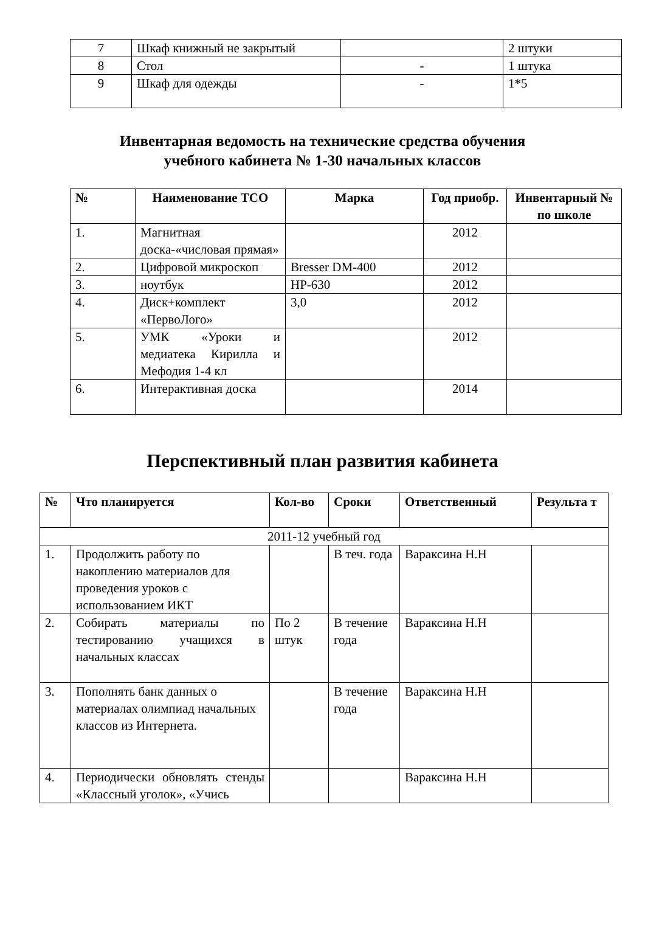| 7 | Шкаф книжный не закрытый | | 2 штуки |
| 8 | Стол | - | 1 штука |
| 9 | Шкаф для одежды | - | 1*5 |
Инвентарная ведомость на технические средства обучения
учебного кабинета № 1-30 начальных классов
| № | Наименование ТСО | Марка | Год приобр. | Инвентарный № по школе |
| --- | --- | --- | --- | --- |
| 1. | Магнитная доска-«числовая прямая» | | 2012 | |
| 2. | Цифровой микроскоп | Bresser DM-400 | 2012 | |
| 3. | ноутбук | HP-630 | 2012 | |
| 4. | Диск+комплект «ПервоЛого» | 3,0 | 2012 | |
| 5. | УМК «Уроки и медиатека Кирилла и Мефодия 1-4 кл | | 2012 | |
| 6. | Интерактивная доска | | 2014 | |
Перспективный план развития кабинета
| № | Что планируется | Кол-во | Сроки | Ответственный | Результа т |
| --- | --- | --- | --- | --- | --- |
| 2011-12 учебный год | | | | | |
| 1. | Продолжить работу по накоплению материалов для проведения уроков с использованием ИКТ | | В теч. года | Вараксина Н.Н | |
| 2. | Собирать материалы по тестированию учащихся в начальных классах | По 2 штук | В течение года | Вараксина Н.Н | |
| 3. | Пополнять банк данных о материалах олимпиад начальных классов из Интернета. | | В течение года | Вараксина Н.Н | |
| 4. | Периодически обновлять стенды «Классный уголок», «Учись | | | Вараксина Н.Н | |